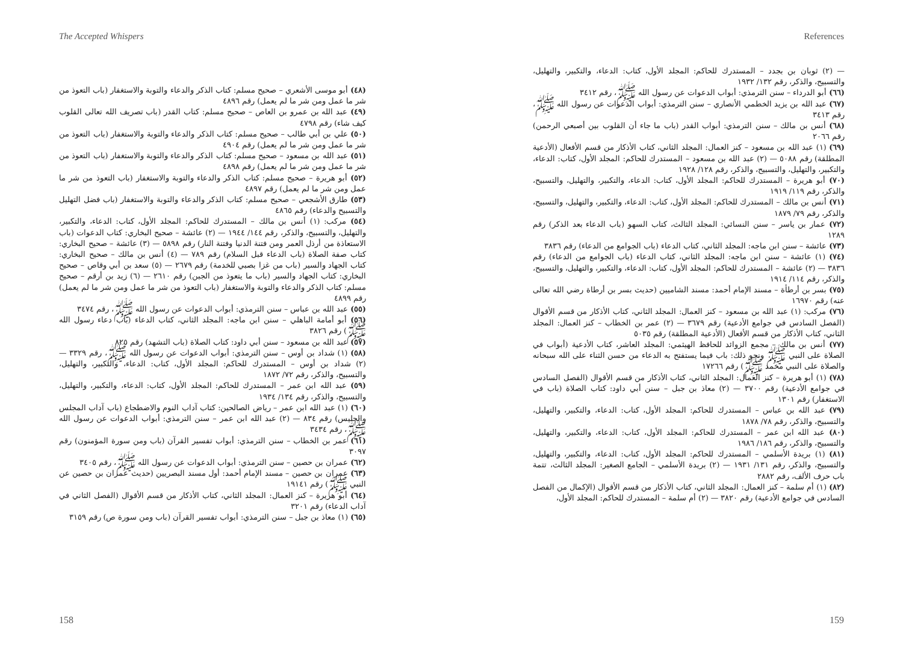The Accepted Whispers
(٤٨) أبو موسى الأشعري – صحيح مسلم: كتاب الذكر والدعاء والتوبة والاستغفار (باب التعوذ من شر ما عمل ومن شر ما لم يعمل) رقم ٤٨٩٦
(٤٩) عبد الله بن عمرو بن العاص – صحيح مسلم: كتاب القدر (باب تصريف الله تعالى القلوب كيف شاء) رقم ٤٧٩٨
(٥٠) علي بن أبي طالب – صحيح مسلم: كتاب الذكر والدعاء والتوبة والاستغفار (باب التعوذ من شر ما عمل ومن شر ما لم يعمل) رقم ٤٩٠٤
(٥١) عبد الله بن مسعود – صحيح مسلم: كتاب الذكر والدعاء والتوبة والاستغفار (باب التعوذ من شر ما عمل ومن شر ما لم يعمل) رقم ٤٨٩٨
(٥٢) أبو هريرة – صحيح مسلم: كتاب الذكر والدعاء والتوبة والاستغفار (باب التعوذ من شر ما عمل ومن شر ما لم يعمل) رقم ٤٨٩٧
(٥٣) طارق الأشجعي – صحيح مسلم: كتاب الذكر والدعاء والتوبة والاستغفار (باب فضل التهليل والتسبيح والدعاء) رقم ٤٨٦٥
(٥٤) مركب: (١) أنس بن مالك – المستدرك للحاكم: المجلد الأول، كتاب: الدعاء، والتكبير، والتهليل، والتسبيح، والذكر، رقم ١٤٤/ ١٩٤٤ — (٢) عائشة – صحيح البخاري: كتاب الدعوات (باب الاستعاذة من أرذل العمر ومن فتنة الدنيا وفتنة النار) رقم ٥٨٩٨ — (٣) عائشة – صحيح البخاري: كتاب صفة الصلاة (باب الدعاء قبل السلام) رقم ٧٨٩ — (٤) أنس بن مالك – صحيح البخاري: كتاب الجهاد والسير (باب من غزا بصبي للخدمة) رقم ٢٦٧٩ — (٥) سعد بن أبي وقاص – صحيح البخاري: كتاب الجهاد والسير (باب ما يتعوذ من الجبن) رقم ٢٦١٠ — (٦) زيد بن أرقم – صحيح مسلم: كتاب الذكر والدعاء والتوبة والاستغفار (باب التعوذ من شر ما عمل ومن شر ما لم يعمل) رقم ٤٨٩٩
(٥٥) عبد الله بن عباس – سنن الترمذي: أبواب الدعوات عن رسول الله ﷺ، رقم ٣٤٧٤
(٥٦) أبو أمامة الباهلي – سنن ابن ماجه: المجلد الثاني، كتاب الدعاء (باب دعاء رسول الله ﷺ) رقم ٣٨٢٦
(٥٧) عبد الله بن مسعود – سنن أبي داود: كتاب الصلاة (باب التشهد) رقم ٨٢٥
(٥٨) (١) شداد بن أوس – سنن الترمذي: أبواب الدعوات عن رسول الله ﷺ، رقم ٣٣٢٩ — (٢) شداد بن أوس – المستدرك للحاكم: المجلد الأول، كتاب: الدعاء، والتكبير، والتهليل، والتسبيح، والذكر، رقم ٧٢/ ١٨٧٢
(٥٩) عبد الله ابن عمر – المستدرك للحاكم: المجلد الأول، كتاب: الدعاء، والتكبير، والتهليل، والتسبيح، والذكر، رقم ١٣٤/ ١٩٣٤
(٦٠) (١) عبد الله ابن عمر – رياض الصالحين: كتاب آداب النوم والاضطجاع (باب آداب المجلس والجليس) رقم ٨٣٤ — (٢) عبد الله ابن عمر – سنن الترمذي: أبواب الدعوات عن رسول الله ﷺ، رقم ٣٤٣٤
(٦١) عمر بن الخطاب – سنن الترمذي: أبواب تفسير القرآن (باب ومن سورة المؤمنون) رقم ٣٠٩٧
(٦٢) عمران بن حصين – سنن الترمذي: أبواب الدعوات عن رسول الله ﷺ، رقم ٣٤٠٥
(٦٣) عمران بن حصين – مسند الإمام أحمد: أول مسند البصريين (حديث عمران بن حصين عن النبي ﷺ) رقم ١٩١٤١
(٦٤) أبو هريرة – كنز العمال: المجلد الثاني، كتاب الأذكار من قسم الأقوال (الفصل الثاني في آداب الدعاء) رقم ٣٢٠١
(٦٥) (١) معاذ بن جبل – سنن الترمذي: أبواب تفسير القرآن (باب ومن سورة ص) رقم ٣١٥٩
158
References
— (٢) ثوبان بن بجدد – المستدرك للحاكم: المجلد الأول، كتاب: الدعاء، والتكبير، والتهليل، والتسبيح، والذكر، رقم ١٣٢/ ١٩٣٢
(٦٦) أبو الدرداء – سنن الترمذي: أبواب الدعوات عن رسول الله ﷺ، رقم ٣٤١٢
(٦٧) عبد الله بن يزيد الخطمي الأنصاري – سنن الترمذي: أبواب الدعوات عن رسول الله ﷺ، رقم ٣٤١٣
(٦٨) أنس بن مالك – سنن الترمذي: أبواب القدر (باب ما جاء أن القلوب بين أصبعي الرحمن) رقم ٢٠٦٦
(٦٩) (١) عبد الله بن مسعود – كنز العمال: المجلد الثاني، كتاب الأذكار من قسم الأفعال (الأدعية المطلقة) رقم ٥٠٨٨ — (٢) عبد الله بن مسعود – المستدرك للحاكم: المجلد الأول، كتاب: الدعاء، والتكبير، والتهليل، والتسبيح، والذكر، رقم ١٢٨/ ١٩٢٨
(٧٠) أبو هريرة – المستدرك للحاكم: المجلد الأول، كتاب: الدعاء، والتكبير، والتهليل، والتسبيح، والذكر، رقم ١١٩/ ١٩١٩
(٧١) أنس بن مالك – المستدرك للحاكم: المجلد الأول، كتاب: الدعاء، والتكبير، والتهليل، والتسبيح، والذكر، رقم ٧٩/ ١٨٧٩
(٧٢) عمار بن ياسر – سنن النسائي: المجلد الثالث، كتاب السهو (باب الدعاء بعد الذكر) رقم ١٢٨٩
(٧٣) عائشة – سنن ابن ماجه: المجلد الثاني، كتاب الدعاء (باب الجوامع من الدعاء) رقم ٣٨٣٦
(٧٤) (١) عائشة – سنن ابن ماجه: المجلد الثاني، كتاب الدعاء (باب الجوامع من الدعاء) رقم ٣٨٣٦ — (٢) عائشة – المستدرك للحاكم: المجلد الأول، كتاب: الدعاء، والتكبير، والتهليل، والتسبيح، والذكر، رقم ١١٤/ ١٩١٤
(٧٥) بسر بن أرطأة – مسند الإمام أحمد: مسند الشاميين (حديث بسر بن أرطاة رضي الله تعالى عنه) رقم ١٦٩٧٠
(٧٦) مركب: (١) عبد الله بن مسعود – كنز العمال: المجلد الثاني، كتاب الأذكار من قسم الأقوال (الفصل السادس في جوامع الأدعية) رقم ٣٦٧٩ — (٢) عمر بن الخطاب – كنز العمال: المجلد الثاني، كتاب الأذكار من قسم الأفعال (الأدعية المطلقة) رقم ٥٠٣٥
(٧٧) أنس بن مالك – مجمع الزوائد للحافظ الهيثمي: المجلد العاشر، كتاب الأدعية (أبواب في الصلاة على النبي ﷺ ونحو ذلك: باب فيما يستفتح به الدعاء من حسن الثناء على الله سبحانه والصلاة على النبي محمد ﷺ) رقم ١٧٢٦٦
(٧٨) (١) أبو هريرة – كنز العمال: المجلد الثاني، كتاب الأذكار من قسم الأقوال (الفصل السادس في جوامع الأدعية) رقم ٣٧٠٠ — (٢) معاذ بن جبل – سنن أبي داود: كتاب الصلاة (باب في الاستغفار) رقم ١٣٠١
(٧٩) عبد الله بن عباس – المستدرك للحاكم: المجلد الأول، كتاب: الدعاء، والتكبير، والتهليل، والتسبيح، والذكر، رقم ٧٨/ ١٨٧٨
(٨٠) عبد الله ابن عمر – المستدرك للحاكم: المجلد الأول، كتاب: الدعاء، والتكبير، والتهليل، والتسبيح، والذكر، رقم ١٨٦/ ١٩٨٦
(٨١) (١) بريدة الأسلمي – المستدرك للحاكم: المجلد الأول، كتاب: الدعاء، والتكبير، والتهليل، والتسبيح، والذكر، رقم ١٣١/ ١٩٣١ — (٢) بريدة الأسلمي – الجامع الصغير: المجلد الثالث، تتمة باب حرف الألف، رقم ٢٨٨٢
(٨٢) (١) أم سلمة – كنز العمال: المجلد الثاني، كتاب الأذكار من قسم الأقوال (الإكمال من الفصل السادس في جوامع الأدعية) رقم ٣٨٢٠ — (٢) أم سلمة – المستدرك للحاكم: المجلد الأول،
159